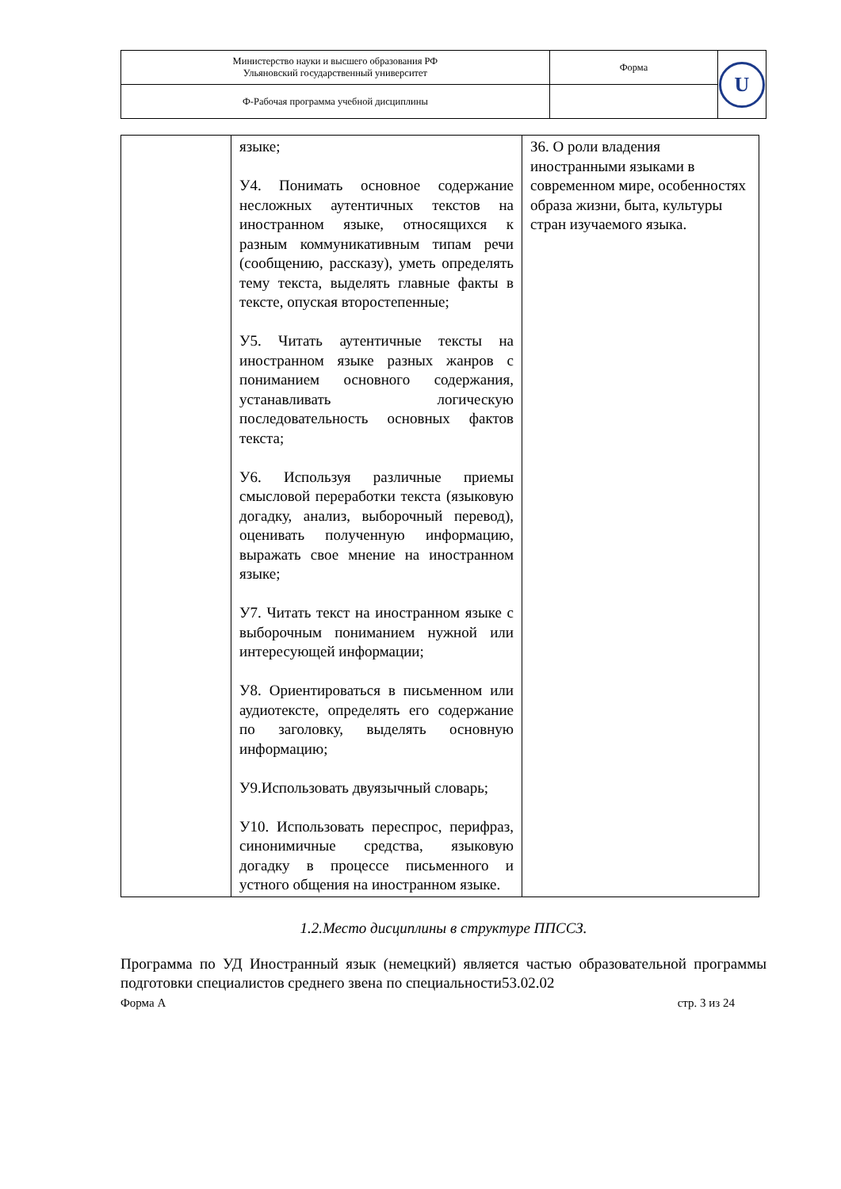| Министерство науки и высшего образования РФ Ульяновский государственный университет | Форма | U |
| Ф-Рабочая программа учебной дисциплины | | |
| | языке; У4. Понимать основное содержание несложных аутентичных текстов на иностранном языке, относящихся к разным коммуникативным типам речи (сообщению, рассказу), уметь определять тему текста, выделять главные факты в тексте, опуская второстепенные; У5. Читать аутентичные тексты на иностранном языке разных жанров с пониманием основного содержания, устанавливать логическую последовательность основных фактов текста; У6. Используя различные приемы смысловой переработки текста (языковую догадку, анализ, выборочный перевод), оценивать полученную информацию, выражать свое мнение на иностранном языке; У7. Читать текст на иностранном языке с выборочным пониманием нужной или интересующей информации; У8. Ориентироваться в письменном или аудиотексте, определять его содержание по заголовку, выделять основную информацию; У9.Использовать двуязычный словарь; У10. Использовать переспрос, перифраз, синонимичные средства, языковую догадку в процессе письменного и устного общения на иностранном языке. | З6. О роли владения иностранными языками в современном мире, особенностях образа жизни, быта, культуры стран изучаемого языка. |
1.2.Место дисциплины в структуре ППССЗ.
Программа по УД Иностранный язык (немецкий) является частью образовательной программы подготовки специалистов среднего звена по специальности53.02.02
Форма А стр. 3 из 24